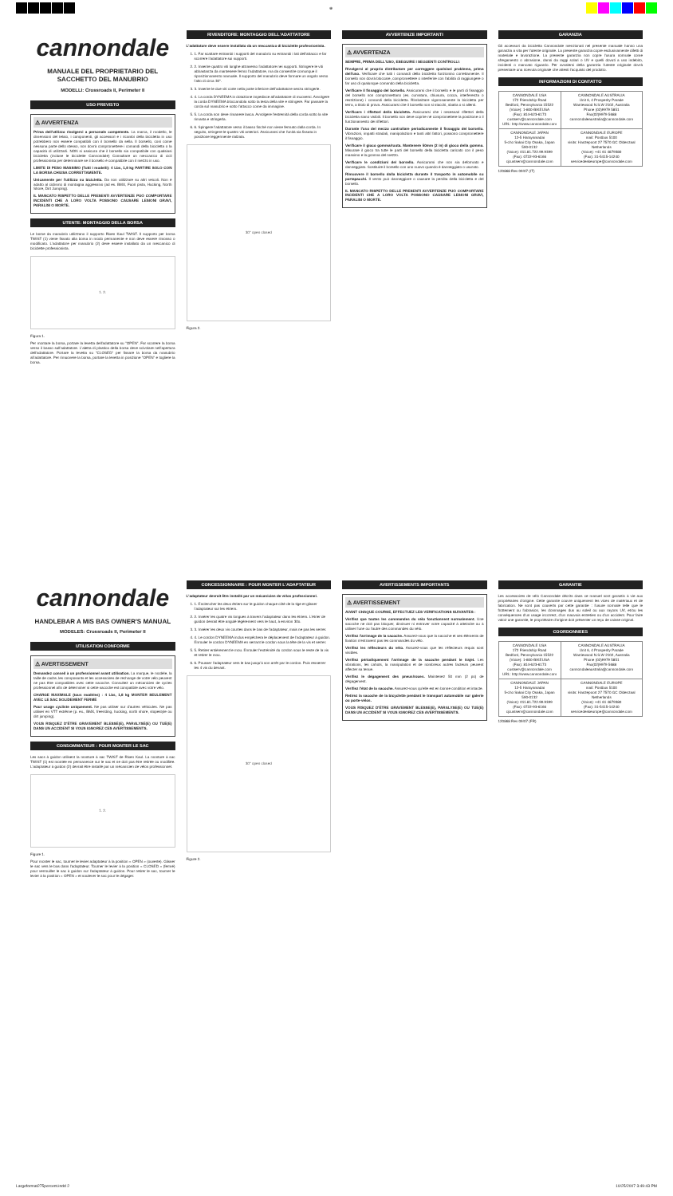⊕
cannondale
MANUALE DEL PROPRIETARIO DEL SACCHETTO DEL MANUBRIO
MODELLI: Crossroads II, Perimeter II
USO PREVISTO
⚠ AVVERTENZA
Prima dell'utilizzo rivolgersi a personale competente. La marca, il modello, le dimensioni del telaio, i componenti, gli accessori e i ricambi della bicicletta in uso potrebbero non essere compatibili con il borsello da sella. Il borsello, così come nessuna parte dello stesso, non dovrà compromettere i comandi della bicicletta o la capacità di utilizzarli. NON si assicura che il borsello sia compatibile con qualsiasi bicicletta (incluse le biciclette Cannondale) Consultare un meccanico di cicli professionista per determinare se il borsello è compatibile con il mezzo in uso.
LIMITE DI PESO MASSIMO (Tutti i modelli): 4 Lbs, 1,8 kg PARTIRE SOLO CON LA BORSA CHIUSA CORRETTAMENTE.
Unicamente per l'utilizzo su bicicletta. Da non utilizzare su altri veicoli. Non è adatto al ciclismo di montagna aggressivo (ad es. BMX, Fuori pista, Hucking, North Shore, Dirt Jumping).
IL MANCATO RISPETTO DELLE PRESENTI AVVERTENZE PUÒ COMPORTARE INCIDENTI CHE A LORO VOLTA POSSONO CAUSARE LESIONI GRAVI, PARALISI O MORTE.
UTENTE: MONTAGGIO DELLA BORSA
Le borse da manubrio utilizzano il supporto Rixen Kaul TWIST. Il supporto per borsa TWIST (1) viene fissato alla borsa in modo permanente e non deve essere rimosso o modificato. L'adattatore per manubrio (2) deve essere installato da un meccanico di biciclette professionista.
1. 2.
Figura 1.
Per montare la borsa, portare la levetta dell'adattatore su "OPEN". Far scorrere la borsa verso il basso sull'adattatore. L'aletta di plastica della borsa deve scivolare nell'apertura dell'adattatore. Portare la levetta su "CLOSED" per fissare la borsa da manubrio all'adattatore. Per rimuovere la borsa, portare la levetta in posizione "OPEN" e togliere la borsa.
RIVENDITORE: MONTAGGIO DELL'ADATTATORE
L'adattatore deve essere installato da un meccanico di biciclette professionista.
1. 1. Far scattare entrambi i supporti del manubrio su entrambi i lati dell'attacco e far scorrere l'adattatore sui supporti.
2. 2. Inserire quattro viti lunghe attraverso l'adattatore nei supporti. Stringere le viti abbastanza da mantenere fermo l'adattatore, ma da consentire comunque il riposizionamento manuale. Il supporto del manubrio deve formare un angolo verso l'alto di circa 30°.
3. 3. Inserire le due viti corte nella parte inferiore dell'adattatore senza stringerle.
4. 4. La corda DYNEEMA in dotazione impedisce all'adattatore di muoversi. Avvolgere la corda DYNEEMA bloccandola sotto la testa della vite e stringere. Far passare la corda sul manubrio e sotto l'attacco come da immagine.
5. 5. La corda non deve rimanere lasca. Avvolgere l'estremità della corda sotto la vite rimasta e stringerla.
6. 6. Spingere l'adattatore verso il basso finché non viene fermato dalla corda. In seguito, stringere le quattro viti anteriori. Assicurarsi che l'unità sia fissata in posizione leggermente rialzata.
30° open closed
Figura 2.
AVVERTENZE IMPORTANTI
⚠ AVVERTENZA
SEMPRE, PRIMA DELL'USO, ESEGUIRE I SEGUENTI CONTROLLI:
Rivolgersi al proprio distributore per correggere qualsiasi problema, prima dell'uso. Verificare che tutti i comandi della bicicletta funzionino correttamente. Il borsello non dovrà bloccare, compromettere o interferire con l'abilità di raggiungere o far uso di qualunque comando della bicicletta.
Verificare il fissaggio del borsello. Assicurarsi che il borsello e le parti di fissaggio del borsello non compromettano (es. curvatura, chiusura, cocca, interferenza o restrizione) i comandi della bicicletta. Rimbalzare vigorosamente la bicicletta per terra, a titolo di prova. Assicurarsi che il borsello non si stacchi, sbatta o si allenti.
Verificare i riflettori della bicicletta. Assicurarsi che i necessari riflettori della bicicletta siano visibili. Il borsello non deve coprire né compromettere la posizione o il funzionamento dei riflettori.
Durante l'uso del mezzo controllare periodicamente il fissaggio del borsello. Vibrazioni, impatti stradali, manipolazioni e tanti altri fattori, possono compromettere il fissaggio.
Verificare il gioco gomma/ruota. Mantenere 50mm (2 in) di gioco della gomma. Misurare il gioco tra tutte le parti del borsello della bicicletta caricato con il peso massimo e la gomma del mezzo.
Verificare le condizioni del borsello. Assicurarsi che non sia deformato e danneggiato. Sostituire il borsello con uno nuovo quando è danneggiato o usurato.
Rimuovere il borsello dalla bicicletta durante il trasporto in automobile su portapacchi. Il vento può danneggiare o causare la perdita della bicicletta e del borsello.
IL MANCATO RISPETTO DELLE PRESENTI AVVERTENZE PUÒ COMPORTARE INCIDENTI CHE A LORO VOLTA POSSONO CAUSARE LESIONI GRAVI, PARALISI O MORTE.
GARANZIA
Gli accessori da bicicletta Cannondale menzionati nel presente manuale hanno una garanzia a vita per l'utente originale. La presente garanzia copre esclusivamente difetti di materiale e lavorazione. La presente garanzia non copre l'usura normale come sfregamento o abrasione, danni da raggi solari o UV e quelli dovuti a uso indebito, incidenti o mancato riguardo. Per avvalersi della garanzia l'utente originale dovrà presentare una ricevuta originale che attesti l'acquisto del prodotto.
INFORMAZIONI DI CONTATTO
| CANNONDALE USA 172 Friendship Road Bedford, Pennsylvania 15522 (Voice): 1-800-BIKEUSA (Fax): 814-623-6173 custserv@cannondale.com URL: http://www.cannondale.com | CANNONDALE AUSTRALIA Unit 6, 4 Prosperity Parade Warriewood N.S.W 2102, Australia Phone (02)9979 5851 Fax(02)9979 5688 cannondaleaustralia@cannondale.com |
| CANNONDALE JAPAN 12-5 Harayamadai 5-cho Sakai City Osaka, Japan 590-0132 (Voice): 011.81.722.99.9399 (Fax): 0722-93-6166 cjcustserv@cannondale.com | CANNONDALE EUROPE mail: Postbus 5100 visits: Hanzepoort 27 7570 GC Oldenzaal Netherlands (Voice): +41 61 4879380 (Fax): 31-5415-14240 servicedeskeurope@cannondale.com |
120868 Rev 09/07 (IT)
cannondale
HANDLEBAR A MIS BAS OWNER'S MANUAL
MODELES: Crossroads II, Perimeter II
UTILISATION CONFORME
⚠ AVERTISSEMENT
Demandez conseil à un professionnel avant utilisation. La marque, le modèle, la taille de cadre, les composants et les accessoires de rechange de votre vélo peuvent ne pas être compatibles avec cette sacoche. Consultez un mécanicien de cycles professionnel afin de déterminer si cette sacoche est compatible avec votre vélo.
CHARGE MAXIMALE (tous modèles) : 4 Lbs, 1,8 kg MONTER SEULEMENT AVEC LE SAC SOLIDEMENT FERMÉ
Pour usage cycliste uniquement. Ne pas utiliser sur d'autres véhicules. Ne pas utiliser en VTT extrême (p. ex., BMX, freeriding, hucking, north shore, slopestyle ou dirt jumping).
VOUS RISQUEZ D'ÊTRE GRAVEMENT BLESSÉ(E), PARALYSÉ(E) OU TUÉ(E) DANS UN ACCIDENT SI VOUS IGNOREZ CES AVERTISSEMENTS.
CONSOMMATEUR : POUR MONTER LE SAC
Les sacs à guidon utilisent la monture à sac TWIST de Rixen Kaul. La monture à sac TWIST (1) est montée en permanence sur le sac et ne doit pas être retirée ou modifiée. L'adaptateur à guidon (2) devrait être installé par un mécanicien de vélos professionnel.
1. 2.
Figure 1.
Pour monter le sac, tourner le levier adaptateur à la position « OPEN » (ouverte). Glisser le sac vers le bas dans l'adaptateur. Tourner le levier à la position « CLOSED » (fermé) pour verrouiller le sac à guidon sur l'adaptateur à guidon. Pour retirer le sac, tourner le levier à la position « OPEN » et soulever le sac pour le dégager.
CONCESSIONNAIRE : POUR MONTER L'ADAPTATEUR
L'adaptateur devrait être installé par un mécanicien de vélos professionnel.
1. 1. Enclencher les deux étriers sur le guidon chaque côté de la tige et glisser l'adaptateur sur les étriers.
2. 2. Insérer les quatre vis longues à travers l'adaptateur dans les étriers. L'étrier de guidon devrait être angulé légèrement vers le haut, à environ 30o.
3. 3. Insérer les deux vis courtes dans le bas de l'adaptateur, mais ne pas les serrer.
4. 4. Le cordon DYNEEMA inclus empêchera le déplacement de l'adaptateur à guidon. Enrouler le cordon DYNEEMA en serrant le cordon sous la tête de la vis et serrer.
5. 5. Retirer entièrement le mou. Enrouler l'extrémité du cordon sous le reste de la vis et retirer le mou.
6. 6. Pousser l'adaptateur vers le bas jusqu'à son arrêt par le cordon. Puis resserrer les 4 vis du devant.
30° open closed
Figure 2.
AVERTISSEMENTS IMPORTANTS
⚠ AVERTISSEMENT
AVANT CHAQUE COURSE, EFFECTUEZ LES VERIFICATIONS SUIVANTES :
Vérifiez que toutes les commandes du vélo fonctionnent normalement. Une sacoche ne doit pas bloquer, diminuer ni entraver votre capacité à atteindre ou à utiliser l'une ou l'autre des commandes du vélo.
Vérifiez l'arrimage de la sacoche. Assurez-vous que la sacoche et ses éléments de fixation n'entravent pas les commandes du vélo.
Vérifiez les réflecteurs du vélo. Assurez-vous que les réflecteurs requis sont visibles.
Vérifiez périodiquement l'arrimage de la sacoche pendant le trajet. Les vibrations, les cahots, la manipulation et de nombreux autres facteurs peuvent affecter sa tenue.
Vérifiez le dégagement des pneus/roues. Maintenez 50 mm (2 po) de dégagement.
Vérifiez l'état de la sacoche. Assurez-vous qu'elle est en bonne condition et intacte.
Retirez la sacoche de la bicyclette pendant le transport automobile sur galerie ou porte-vélos.
VOUS RISQUEZ D'ÊTRE GRAVEMENT BLESSE(E), PARALYSE(E) OU TUE(E) DANS UN ACCIDENT SI VOUS IGNOREZ CES AVERTISSEMENTS.
GARANTIE
Les accessoires de vélo Cannondale décrits dans ce manuel sont garantis à vie aux propriétaires d'origine. Cette garantie couvre uniquement les vices de matériaux et de fabrication. Ne sont pas couverts par cette garantie : l'usure normale telle que le frottement ou l'abrasion, les dommages dus au soleil ou aux rayons UV, et/ou les conséquences d'un usage incorrect, d'un mauvais entretien ou d'un accident. Pour faire valoir une garantie, le propriétaire d'origine doit présenter un reçu de caisse original.
COORDONNEES
| CANNONDALE USA 172 Friendship Road Bedford, Pennsylvania 15522 (Voice): 1-800-BIKEUSA (Fax): 814-623-6173 custserv@cannondale.com URL: http://www.cannondale.com | CANNONDALE AUSTRALIA Unit 6, 4 Prosperity Parade Warriewood N.S.W 2102, Australia Phone (02)9979 5851 Fax(02)9979 5688 cannondaleaustralia@cannondale.com |
| CANNONDALE JAPAN 12-5 Harayamadai 5-cho Sakai City Osaka, Japan 590-0132 (Voice): 011.81.722.99.9399 (Fax): 0722-93-6166 cjcustserv@cannondale.com | CANNONDALE EUROPE mail: Postbus 5100 visits: Hanzepoort 27 7570 GC Oldenzaal Netherlands (Voice): +41 61 4879380 (Fax): 31-5415-14240 servicedeskeurope@cannondale.com |
120868 Rev 09/07 (FR)
Largeformat275percent.indd 2 10/25/2007 3:49:43 PM